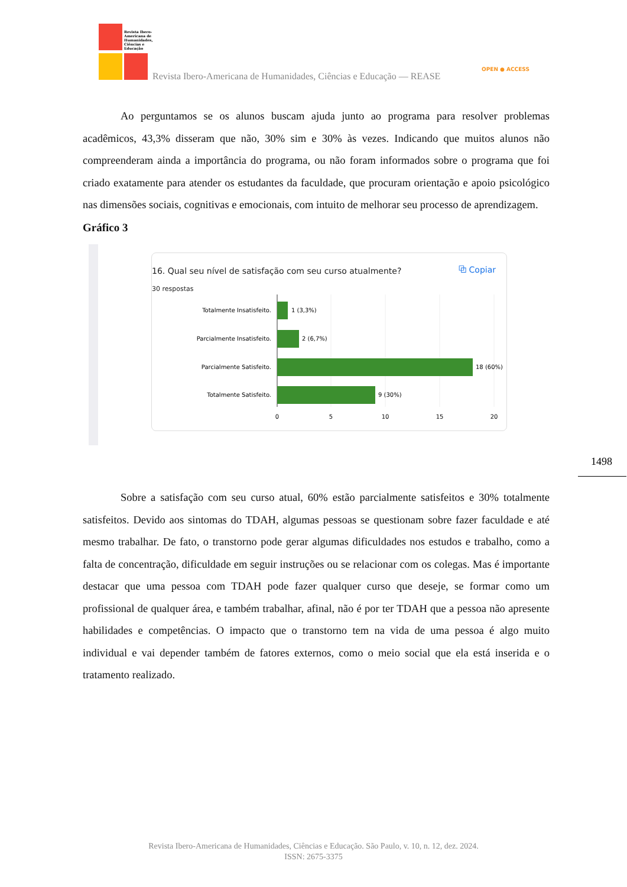Revista Ibero-Americana de Humanidades, Ciências e Educação
Revista Ibero-Americana de Humanidades, Ciências e Educação — REASE
OPEN ● ACCESS
Ao perguntamos se os alunos buscam ajuda junto ao programa para resolver problemas acadêmicos, 43,3% disseram que não, 30% sim e 30% às vezes. Indicando que muitos alunos não compreenderam ainda a importância do programa, ou não foram informados sobre o programa que foi criado exatamente para atender os estudantes da faculdade, que procuram orientação e apoio psicológico nas dimensões sociais, cognitivas e emocionais, com intuito de melhorar seu processo de aprendizagem.
Gráfico 3
16. Qual seu nível de satisfação com seu curso atualmente?
⧉ Copiar
30 respostas
Totalmente Insatisfeito.
Parcialmente Insatisfeito.
Parcialmente Satisfeito.
Totalmente Satisfeito.
1 (3,3%)
2 (6,7%)
18 (60%)
9 (30%)
0
5
10
15
20
Sobre a satisfação com seu curso atual, 60% estão parcialmente satisfeitos e 30% totalmente satisfeitos. Devido aos sintomas do TDAH, algumas pessoas se questionam sobre fazer faculdade e até mesmo trabalhar. De fato, o transtorno pode gerar algumas dificuldades nos estudos e trabalho, como a falta de concentração, dificuldade em seguir instruções ou se relacionar com os colegas. Mas é importante destacar que uma pessoa com TDAH pode fazer qualquer curso que deseje, se formar como um profissional de qualquer área, e também trabalhar, afinal, não é por ter TDAH que a pessoa não apresente habilidades e competências. O impacto que o transtorno tem na vida de uma pessoa é algo muito individual e vai depender também de fatores externos, como o meio social que ela está inserida e o tratamento realizado.
1498
Revista Ibero-Americana de Humanidades, Ciências e Educação. São Paulo, v. 10, n. 12, dez. 2024.
ISSN: 2675-3375